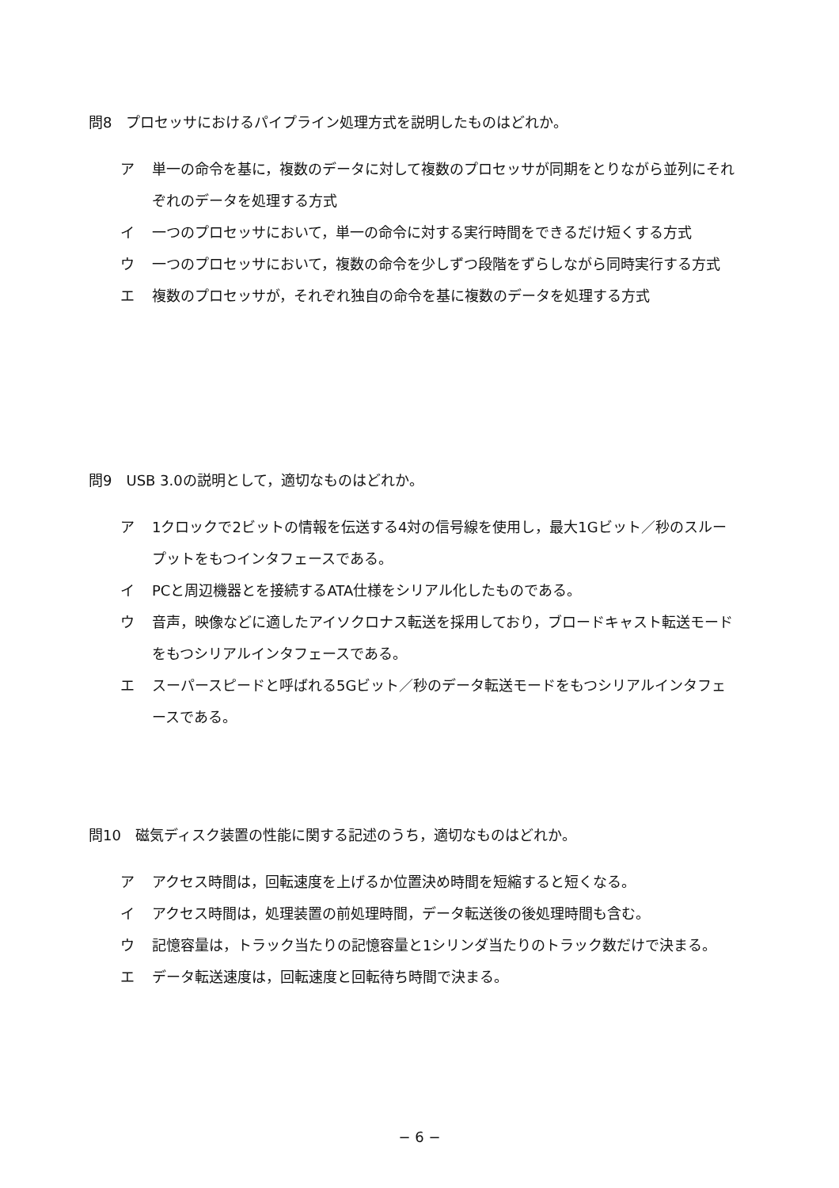問8　プロセッサにおけるパイプライン処理方式を説明したものはどれか。
ア 単一の命令を基に，複数のデータに対して複数のプロセッサが同期をとりながら並列にそれぞれのデータを処理する方式
イ 一つのプロセッサにおいて，単一の命令に対する実行時間をできるだけ短くする方式
ウ 一つのプロセッサにおいて，複数の命令を少しずつ段階をずらしながら同時実行する方式
エ 複数のプロセッサが，それぞれ独自の命令を基に複数のデータを処理する方式
問9　USB 3.0の説明として，適切なものはどれか。
ア 1クロックで2ビットの情報を伝送する4対の信号線を使用し，最大1Gビット／秒のスループットをもつインタフェースである。
イ PCと周辺機器とを接続するATA仕様をシリアル化したものである。
ウ 音声，映像などに適したアイソクロナス転送を採用しており，ブロードキャスト転送モードをもつシリアルインタフェースである。
エ スーパースピードと呼ばれる5Gビット／秒のデータ転送モードをもつシリアルインタフェースである。
問10　磁気ディスク装置の性能に関する記述のうち，適切なものはどれか。
ア アクセス時間は，回転速度を上げるか位置決め時間を短縮すると短くなる。
イ アクセス時間は，処理装置の前処理時間，データ転送後の後処理時間も含む。
ウ 記憶容量は，トラック当たりの記憶容量と1シリンダ当たりのトラック数だけで決まる。
エ データ転送速度は，回転速度と回転待ち時間で決まる。
− 6 −